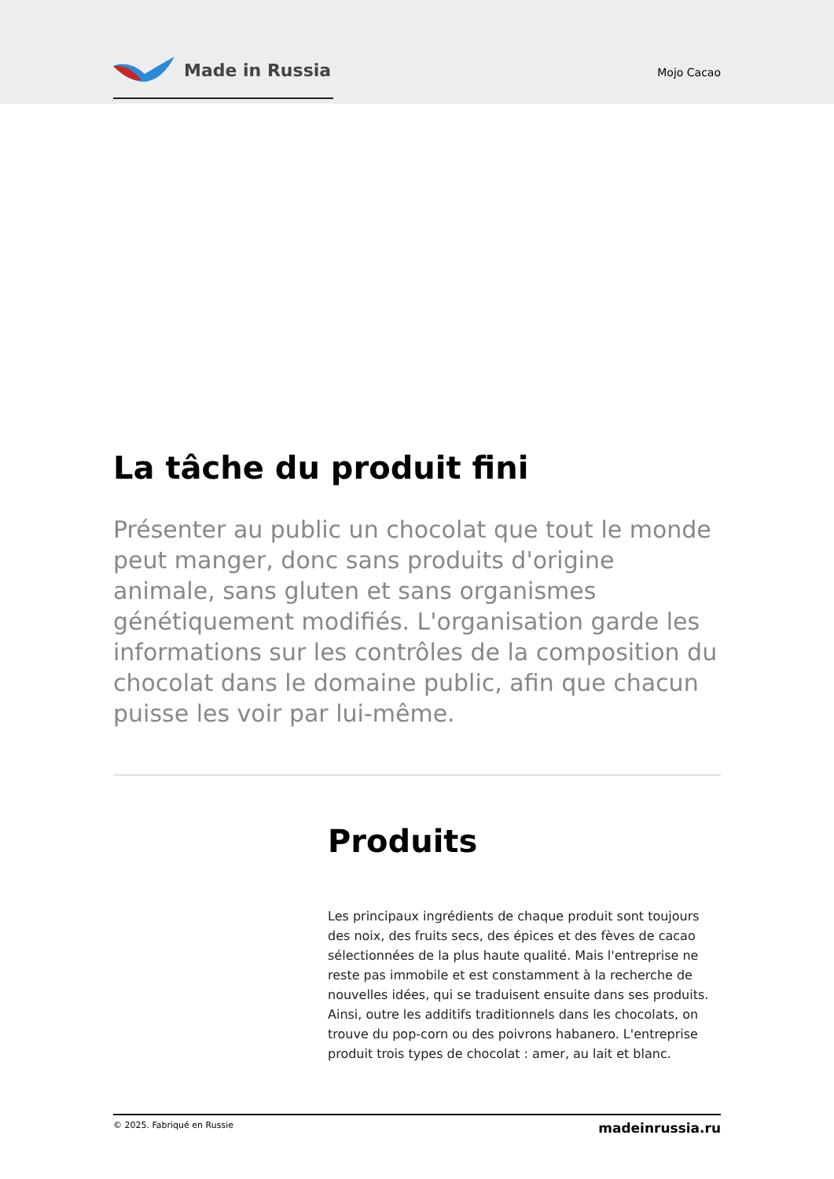Made in Russia
Mojo Cacao
La tâche du produit fini
Présenter au public un chocolat que tout le monde peut manger, donc sans produits d'origine animale, sans gluten et sans organismes génétiquement modifiés. L'organisation garde les informations sur les contrôles de la composition du chocolat dans le domaine public, afin que chacun puisse les voir par lui-même.
Produits
Les principaux ingrédients de chaque produit sont toujours des noix, des fruits secs, des épices et des fèves de cacao sélectionnées de la plus haute qualité. Mais l'entreprise ne reste pas immobile et est constamment à la recherche de nouvelles idées, qui se traduisent ensuite dans ses produits. Ainsi, outre les additifs traditionnels dans les chocolats, on trouve du pop-corn ou des poivrons habanero. L'entreprise produit trois types de chocolat : amer, au lait et blanc.
© 2025. Fabriqué en Russie madeinrussia.ru